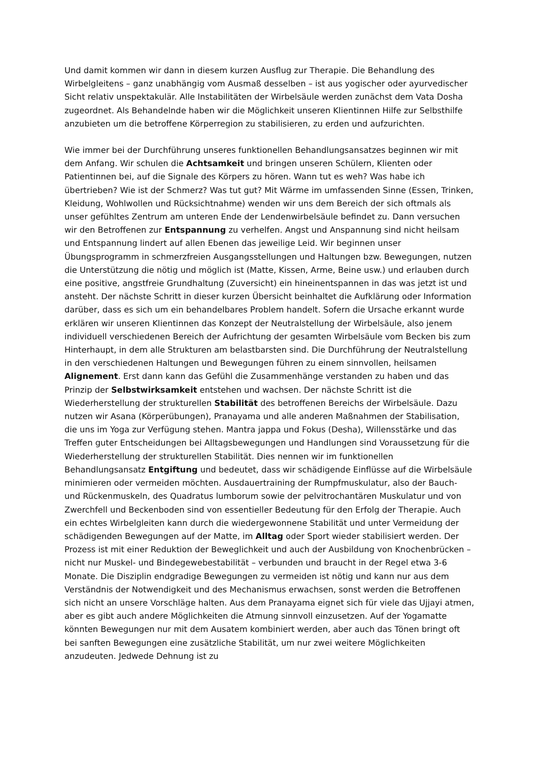Und damit kommen wir dann in diesem kurzen Ausflug zur Therapie. Die Behandlung des Wirbelgleitens – ganz unabhängig vom Ausmaß desselben – ist aus yogischer oder ayurvedischer Sicht relativ unspektakulär. Alle Instabilitäten der Wirbelsäule werden zunächst dem Vata Dosha zugeordnet. Als Behandelnde haben wir die Möglichkeit unseren Klientinnen Hilfe zur Selbsthilfe anzubieten um die betroffene Körperregion zu stabilisieren, zu erden und aufzurichten.
Wie immer bei der Durchführung unseres funktionellen Behandlungsansatzes beginnen wir mit dem Anfang. Wir schulen die Achtsamkeit und bringen unseren Schülern, Klienten oder Patientinnen bei, auf die Signale des Körpers zu hören. Wann tut es weh? Was habe ich übertrieben? Wie ist der Schmerz? Was tut gut? Mit Wärme im umfassenden Sinne (Essen, Trinken, Kleidung, Wohlwollen und Rücksichtnahme) wenden wir uns dem Bereich der sich oftmals als unser gefühltes Zentrum am unteren Ende der Lendenwirbelsäule befindet zu. Dann versuchen wir den Betroffenen zur Entspannung zu verhelfen. Angst und Anspannung sind nicht heilsam und Entspannung lindert auf allen Ebenen das jeweilige Leid. Wir beginnen unser Übungsprogramm in schmerzfreien Ausgangsstellungen und Haltungen bzw. Bewegungen, nutzen die Unterstützung die nötig und möglich ist (Matte, Kissen, Arme, Beine usw.) und erlauben durch eine positive, angstfreie Grundhaltung (Zuversicht) ein hineinentspannen in das was jetzt ist und ansteht. Der nächste Schritt in dieser kurzen Übersicht beinhaltet die Aufklärung oder Information darüber, dass es sich um ein behandelbares Problem handelt. Sofern die Ursache erkannt wurde erklären wir unseren Klientinnen das Konzept der Neutralstellung der Wirbelsäule, also jenem individuell verschiedenen Bereich der Aufrichtung der gesamten Wirbelsäule vom Becken bis zum Hinterhaupt, in dem alle Strukturen am belastbarsten sind. Die Durchführung der Neutralstellung in den verschiedenen Haltungen und Bewegungen führen zu einem sinnvollen, heilsamen Alignement. Erst dann kann das Gefühl die Zusammenhänge verstanden zu haben und das Prinzip der Selbstwirksamkeit entstehen und wachsen. Der nächste Schritt ist die Wiederherstellung der strukturellen Stabilität des betroffenen Bereichs der Wirbelsäule. Dazu nutzen wir Asana (Körperübungen), Pranayama und alle anderen Maßnahmen der Stabilisation, die uns im Yoga zur Verfügung stehen. Mantra jappa und Fokus (Desha), Willensstärke und das Treffen guter Entscheidungen bei Alltagsbewegungen und Handlungen sind Voraussetzung für die Wiederherstellung der strukturellen Stabilität. Dies nennen wir im funktionellen Behandlungsansatz Entgiftung und bedeutet, dass wir schädigende Einflüsse auf die Wirbelsäule minimieren oder vermeiden möchten. Ausdauertraining der Rumpfmuskulatur, also der Bauch- und Rückenmuskeln, des Quadratus lumborum sowie der pelvitrochantären Muskulatur und von Zwerchfell und Beckenboden sind von essentieller Bedeutung für den Erfolg der Therapie. Auch ein echtes Wirbelgleiten kann durch die wiedergewonnene Stabilität und unter Vermeidung der schädigenden Bewegungen auf der Matte, im Alltag oder Sport wieder stabilisiert werden. Der Prozess ist mit einer Reduktion der Beweglichkeit und auch der Ausbildung von Knochenbrücken – nicht nur Muskel- und Bindegewebestabilität – verbunden und braucht in der Regel etwa 3-6 Monate. Die Disziplin endgradige Bewegungen zu vermeiden ist nötig und kann nur aus dem Verständnis der Notwendigkeit und des Mechanismus erwachsen, sonst werden die Betroffenen sich nicht an unsere Vorschläge halten. Aus dem Pranayama eignet sich für viele das Ujjayi atmen, aber es gibt auch andere Möglichkeiten die Atmung sinnvoll einzusetzen. Auf der Yogamatte könnten Bewegungen nur mit dem Ausatem kombiniert werden, aber auch das Tönen bringt oft bei sanften Bewegungen eine zusätzliche Stabilität, um nur zwei weitere Möglichkeiten anzudeuten. Jedwede Dehnung ist zu